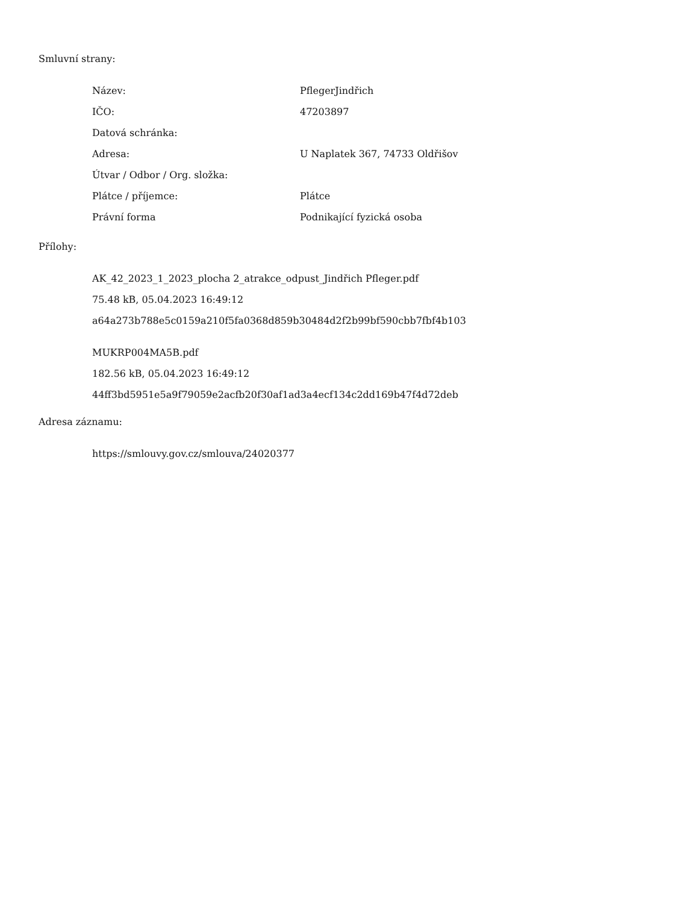Smluvní strany:
| Název: | PflegerJindřich |
| IČO: | 47203897 |
| Datová schránka: | |
| Adresa: | U Naplatek 367, 74733 Oldřišov |
| Útvar / Odbor / Org. složka: | |
| Plátce / příjemce: | Plátce |
| Právní forma | Podnikající fyzická osoba |
Přílohy:
AK_42_2023_1_2023_plocha 2_atrakce_odpust_Jindřich Pfleger.pdf
75.48 kB, 05.04.2023 16:49:12
a64a273b788e5c0159a210f5fa0368d859b30484d2f2b99bf590cbb7fbf4b103
MUKRP004MA5B.pdf
182.56 kB, 05.04.2023 16:49:12
44ff3bd5951e5a9f79059e2acfb20f30af1ad3a4ecf134c2dd169b47f4d72deb
Adresa záznamu:
https://smlouvy.gov.cz/smlouva/24020377